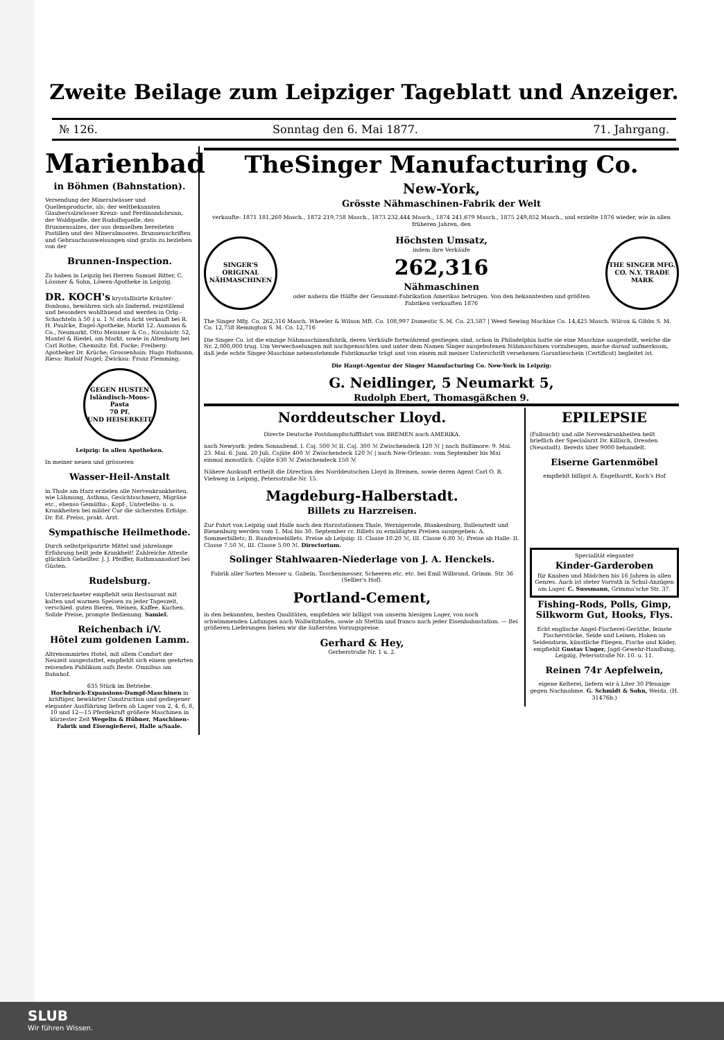Zweite Beilage zum Leipziger Tageblatt und Anzeiger.
№ 126. Sonntag den 6. Mai 1877. 71. Jahrgang.
Marienbad
in Böhmen (Bahnstation).
Versendung der Mineralwässer und Quellenproducte, als: der weltbekannten Glaubersalzwässer Kreuz- und Ferdinandsbrunn, der Waldquelle, der Rudolfsquelle, des Brunnensalzes, der aus demselben bereiteten Pastillen und des Mineralmoores. Brunnenschriften und Gebrauchsanweisungen sind gratis zu beziehen von der
Brunnen-Inspection.
Zu haben in Leipzig bei Herren Samuel Ritter, C. Lössner & Sohn, Löwen-Apotheke in Leipzig.
DR. KOCH's krystallisirte Kräuter-Bonbons, bewähren sich als lindernd, reizstillend und besonders wohlthuend und werden in Orig.-Schachteln à 50 ₰ u. 1 ℳ stets ächt verkauft bei R. H. Paulcke, Engel-Apotheke, Markt 12, Aumann & Co., Neumarkt, Otto Meissner & Co., Nicolaistr. 52, Mantel & Riedel, am Markt, sowie in Altenburg bei Carl Rothe; Chemnitz: Ed. Focke; Freiberg: Apotheker Dr. Krüche; Grossenhain: Hugo Hofmann; Riesa: Rudolf Nagel; Zwickau: Franz Flemming.
GEGEN HUSTEN
Isländisch-Moos-Pasta
70 Pf.
UND HEISERKEIT
Leipzig: In allen Apotheken.
In meiner neuen und grösseren
Wasser-Heil-Anstalt
in Thale am Harz erzielen alle Nervenkrankheiten, wie Lähmung, Asthma, Gesichtsschmerz, Migräne etc., ebenso Gemüths-, Kopf-, Unterleibs- u. a. Krankheiten bei milder Cur die sichersten Erfolge. Dr. Ed. Preiss, prakt. Arzt.
Sympathische Heilmethode.
Durch selbstpräparirte Mittel und jahrelange Erfahrung heilt jede Krankheit! Zahlreiche Atteste glücklich Geheilter. J. J. Pfeiffer, Rathmannsdorf bei Güsten.
Rudelsburg.
Unterzeichneter empfiehlt sein Restaurant mit kalten und warmen Speisen zu jeder Tageszeit, verschied. guten Bieren, Weinen, Kaffee, Kuchen. Solide Preise, prompte Bedienung. Samiel.
Reichenbach i/V.
Hôtel zum goldenen Lamm.
Altrenommirtes Hotel, mit allem Comfort der Neuzeit ausgestattet, empfiehlt sich einem geehrten reisenden Publikum aufs Beste. Omnibus am Bahnhof.
635 Stück im Betriebe.
Hochdruck-Expansions-Dampf-Maschinen in kräftiger, bewährter Construction und gediegener eleganter Ausführung liefern ab Lager von 2, 4, 6, 8, 10 und 12—15 Pferdekraft größere Maschinen in kürzester Zeit Wegelin & Hübner, Maschinen-Fabrik und Eisengießerei, Halle a/Saale.
TheSinger Manufacturing Co.
New-York,
Grösste Nähmaschinen-Fabrik der Welt
verkaufte: 1871 181,260 Masch., 1872 219,758 Masch., 1873 232,444 Masch., 1874 241,679 Masch., 1875 249,852 Masch., und erzielte 1876 wieder, wie in allen früheren Jahren, den
SINGER'S ORIGINAL NÄHMASCHINEN
Höchsten Umsatz,
indem ihre Verkäufe
262,316
Nähmaschinen
oder nahezu die Hälfte der Gesammt-Fabrikation Amerikas betrugen. Von den bekanntesten und größten Fabriken verkauften 1876
THE SINGER MFG. CO. N.Y. TRADE MARK
The Singer Mfg. Co. 262,316 Masch. Wheeler & Wilson Mft. Co. 108,997 Domestic S. M. Co. 23,587 | Weed Sewing Machine Co. 14,425 Masch. Wilcox & Gibbs S. M. Co. 12,758 Remington S. M. Co. 12,716
Die Singer Co. ist die einzige Nähmaschinenfabrik, deren Verkäufe fortwährend gestiegen sind, schon in Philadelphia hatte sie eine Maschine ausgestellt, welche die Nr. 2,000,000 trug. Um Verwechselungen mit nachgemachten und unter dem Namen Singer ausgebotenen Nähmaschinen vorzubeugen, mache darauf aufmerksam, daß jede echte Singer-Maschine nebenstehende Fabrikmarke trägt und von einem mit meiner Unterschrift versehenen Garantieschein (Certificat) begleitet ist.
Die Haupt-Agentur der Singer Manufacturing Co. New-York in Leipzig:
G. Neidlinger, 5 Neumarkt 5,
Rudolph Ebert, Thomasgäßchen 9.
Norddeutscher Lloyd.
Directe Deutsche Postdampfschifffahrt von BREMEN nach AMERIKA.
nach Newyork: jeden Sonnabend. I. Caj. 500 ℳ II. Caj. 300 ℳ Zwischendeck 120 ℳ | nach Baltimore: 9. Mai. 23. Mai. 6. Juni. 20 Juli. Cajüte 400 ℳ Zwischendeck 120 ℳ | nach New-Orleans: vom September bis Mai einmal monatlich. Cajüte 630 ℳ Zwischendeck 150 ℳ
Nähere Auskunft ertheilt die Direction des Norddeutschen Lloyd in Bremen, sowie deren Agent Carl O. R. Viehweg in Leipzig, Petersstraße Nr. 15.
Magdeburg-Halberstadt.
Billets zu Harzreisen.
Zur Fahrt von Leipzig und Halle nach den Harzstationen Thale, Wernigerode, Blankenburg, Ballenstedt und Bienenburg werden vom 1. Mai bis 30. September cr. Billets zu ermäßigten Preisen ausgegeben: A. Sommerbillets; B. Rundreisebillets. Preise ab Leipzig: II. Classe 10.20 ℳ, III. Classe 6.80 ℳ; Preise ab Halle: II. Classe 7.50 ℳ, III. Classe 5.00 ℳ. Directorium.
Solinger Stahlwaaren-Niederlage von J. A. Henckels.
Fabrik aller Sorten Messer u. Gabeln, Taschenmesser, Scheeren etc. etc. bei Emil Wilbrand, Grimm. Str. 36 (Sellier's Hof).
Portland-Cement,
in den bekannten, besten Qualitäten, empfehlen wir billigst von unserm hiesigen Lager, von noch schwimmenden Ladungen nach Wallwitzhafen, sowie ab Stettin und franco nach jeder Eisenbahnstation. — Bei größeren Lieferungen bieten wir die äußersten Vorzugspreise.
Gerhard & Hey,
Gerberstraße Nr. 1 u. 2.
EPILEPSIE
(Fallsucht) und alle Nervenkrankheiten heilt brieflich der Specialarzt Dr. Killisch, Dresden (Neustadt). Bereits über 9000 behandelt.
Eiserne Gartenmöbel
empfiehlt billigst A. Engelhardt, Koch's Hof
Specialität eleganter
Kinder-Garderoben
für Knaben und Mädchen bis 16 Jahren in allen Genres. Auch ist steter Vorrath in Schul-Anzügen am Lager. C. Sussmann, Grimma'sche Str. 37.
Fishing-Rods, Polls, Gimp, Silkworm Gut, Hooks, Flys.
Echt englische Angel-Fischerei-Geräthe, feinste Fischerstöcke, Seide und Leinen, Haken an Seidendarm, künstliche Fliegen, Fische und Köder, empfiehlt Gustav Unger, Jagd-Gewehr-Handlung, Leipzig, Petersstraße Nr. 10. u. 11.
Reinen 74r Aepfelwein,
eigene Kelterei, liefern wir à Liter 30 Pfennige gegen Nachnahme. G. Schmidt & Sohn, Weida. (H. 31476b.)
SLUB
Wir führen Wissen.